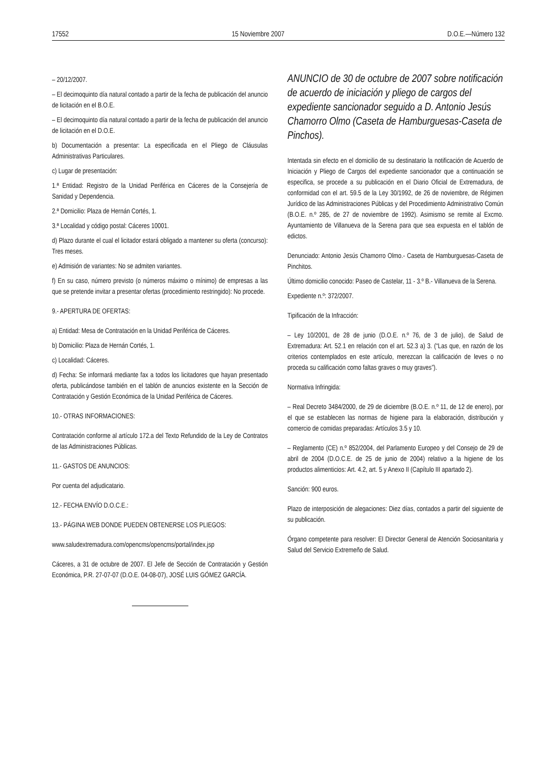17552 15 Noviembre 2007 D.O.E.—Número 132
– 20/12/2007.
– El decimoquinto día natural contado a partir de la fecha de publicación del anuncio de licitación en el B.O.E.
– El decimoquinto día natural contado a partir de la fecha de publicación del anuncio de licitación en el D.O.E.
b) Documentación a presentar: La especificada en el Pliego de Cláusulas Administrativas Particulares.
c) Lugar de presentación:
1.ª Entidad: Registro de la Unidad Periférica en Cáceres de la Consejería de Sanidad y Dependencia.
2.ª Domicilio: Plaza de Hernán Cortés, 1.
3.ª Localidad y código postal: Cáceres 10001.
d) Plazo durante el cual el licitador estará obligado a mantener su oferta (concurso): Tres meses.
e) Admisión de variantes: No se admiten variantes.
f) En su caso, número previsto (o números máximo o mínimo) de empresas a las que se pretende invitar a presentar ofertas (procedimiento restringido): No procede.
9.- APERTURA DE OFERTAS:
a) Entidad: Mesa de Contratación en la Unidad Periférica de Cáceres.
b) Domicilio: Plaza de Hernán Cortés, 1.
c) Localidad: Cáceres.
d) Fecha: Se informará mediante fax a todos los licitadores que hayan presentado oferta, publicándose también en el tablón de anuncios existente en la Sección de Contratación y Gestión Económica de la Unidad Periférica de Cáceres.
10.- OTRAS INFORMACIONES:
Contratación conforme al artículo 172.a del Texto Refundido de la Ley de Contratos de las Administraciones Públicas.
11.- GASTOS DE ANUNCIOS:
Por cuenta del adjudicatario.
12.- FECHA ENVÍO D.O.C.E.:
13.- PÁGINA WEB DONDE PUEDEN OBTENERSE LOS PLIEGOS:
www.saludextremadura.com/opencms/opencms/portal/index.jsp
Cáceres, a 31 de octubre de 2007. El Jefe de Sección de Contratación y Gestión Económica, P.R. 27-07-07 (D.O.E. 04-08-07), JOSÉ LUIS GÓMEZ GARCÍA.
ANUNCIO de 30 de octubre de 2007 sobre notificación de acuerdo de iniciación y pliego de cargos del expediente sancionador seguido a D. Antonio Jesús Chamorro Olmo (Caseta de Hamburguesas-Caseta de Pinchos).
Intentada sin efecto en el domicilio de su destinatario la notificación de Acuerdo de Iniciación y Pliego de Cargos del expediente sancionador que a continuación se especifica, se procede a su publicación en el Diario Oficial de Extremadura, de conformidad con el art. 59.5 de la Ley 30/1992, de 26 de noviembre, de Régimen Jurídico de las Administraciones Públicas y del Procedimiento Administrativo Común (B.O.E. n.º 285, de 27 de noviembre de 1992). Asimismo se remite al Excmo. Ayuntamiento de Villanueva de la Serena para que sea expuesta en el tablón de edictos.
Denunciado: Antonio Jesús Chamorro Olmo.- Caseta de Hamburguesas-Caseta de Pinchitos.
Último domicilio conocido: Paseo de Castelar, 11 - 3.º B.- Villanueva de la Serena.
Expediente n.º: 372/2007.
Tipificación de la Infracción:
– Ley 10/2001, de 28 de junio (D.O.E. n.º 76, de 3 de julio), de Salud de Extremadura: Art. 52.1 en relación con el art. 52.3 a) 3. (“Las que, en razón de los criterios contemplados en este artículo, merezcan la calificación de leves o no proceda su calificación como faltas graves o muy graves”).
Normativa Infringida:
– Real Decreto 3484/2000, de 29 de diciembre (B.O.E. n.º 11, de 12 de enero), por el que se establecen las normas de higiene para la elaboración, distribución y comercio de comidas preparadas: Artículos 3.5 y 10.
– Reglamento (CE) n.º 852/2004, del Parlamento Europeo y del Consejo de 29 de abril de 2004 (D.O.C.E. de 25 de junio de 2004) relativo a la higiene de los productos alimenticios: Art. 4.2, art. 5 y Anexo II (Capítulo III apartado 2).
Sanción: 900 euros.
Plazo de interposición de alegaciones: Diez días, contados a partir del siguiente de su publicación.
Órgano competente para resolver: El Director General de Atención Sociosanitaria y Salud del Servicio Extremeño de Salud.